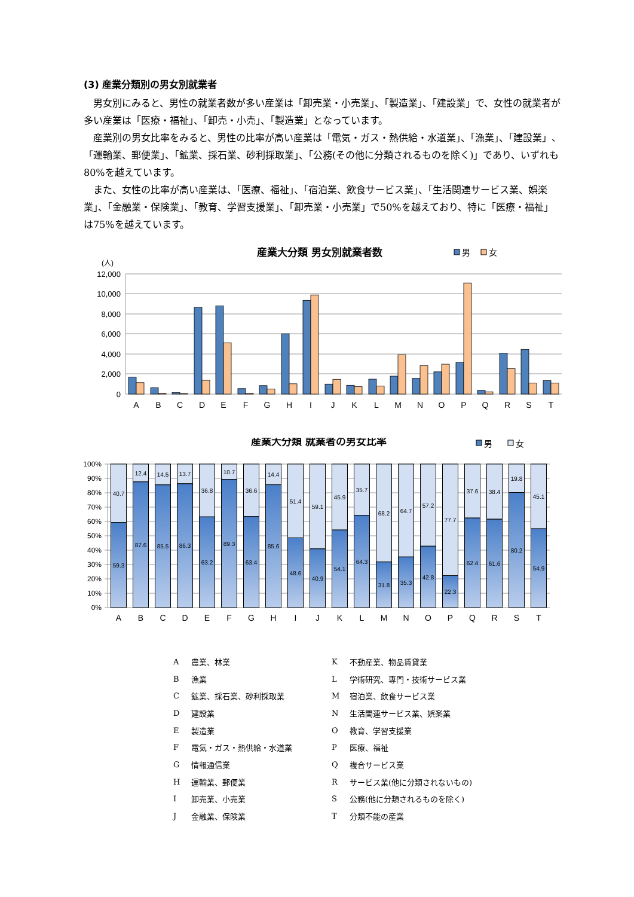(3) 産業分類別の男女別就業者
男女別にみると、男性の就業者数が多い産業は「卸売業・小売業」、「製造業」、「建設業」で、女性の就業者が多い産業は「医療・福祉」、「卸売・小売」、「製造業」となっています。
産業別の男女比率をみると、男性の比率が高い産業は「電気・ガス・熱供給・水道業」、「漁業」、「建設業」、「運輸業、郵便業」、「鉱業、採石業、砂利採取業」、「公務(その他に分類されるものを除く)」であり、いずれも80%を越えています。
また、女性の比率が高い産業は、「医療、福祉」、「宿泊業、飲食サービス業」、「生活関連サービス業、娯楽業」、「金融業・保険業」、「教育、学習支援業」、「卸売業・小売業」で50%を越えており、特に「医療・福祉」は75%を越えています。
産業大分類 男女別就業者数
男
女
(人)
12,000
10,000
8,000
6,000
4,000
2,000
0
A
B
C
D
E
F
G
H
I
J
K
L
M
N
O
P
Q
R
S
T
産業大分類 就業者の男女比率
男
女
100%
90%
80%
70%
60%
50%
40%
30%
20%
10%
0%
40.7
59.3
12.4
87.6
14.5
85.5
13.7
86.3
36.8
63.2
10.7
89.3
36.6
63.4
14.4
85.6
51.4
48.6
59.1
40.9
45.9
54.1
35.7
64.3
68.2
31.8
64.7
35.3
57.2
42.8
77.7
22.3
37.6
62.4
38.4
61.6
19.8
80.2
45.1
54.9
A
B
C
D
E
F
G
H
I
J
K
L
M
N
O
P
Q
R
S
T
| A | 農業、林業 | K | 不動産業、物品賃貸業 |
| B | 漁業 | L | 学術研究、専門・技術サービス業 |
| C | 鉱業、採石業、砂利採取業 | M | 宿泊業、飲食サービス業 |
| D | 建設業 | N | 生活関連サービス業、娯楽業 |
| E | 製造業 | O | 教育、学習支援業 |
| F | 電気・ガス・熱供給・水道業 | P | 医療、福祉 |
| G | 情報通信業 | Q | 複合サービス業 |
| H | 運輸業、郵便業 | R | サービス業(他に分類されないもの) |
| I | 卸売業、小売業 | S | 公務(他に分類されるものを除く) |
| J | 金融業、保険業 | T | 分類不能の産業 |